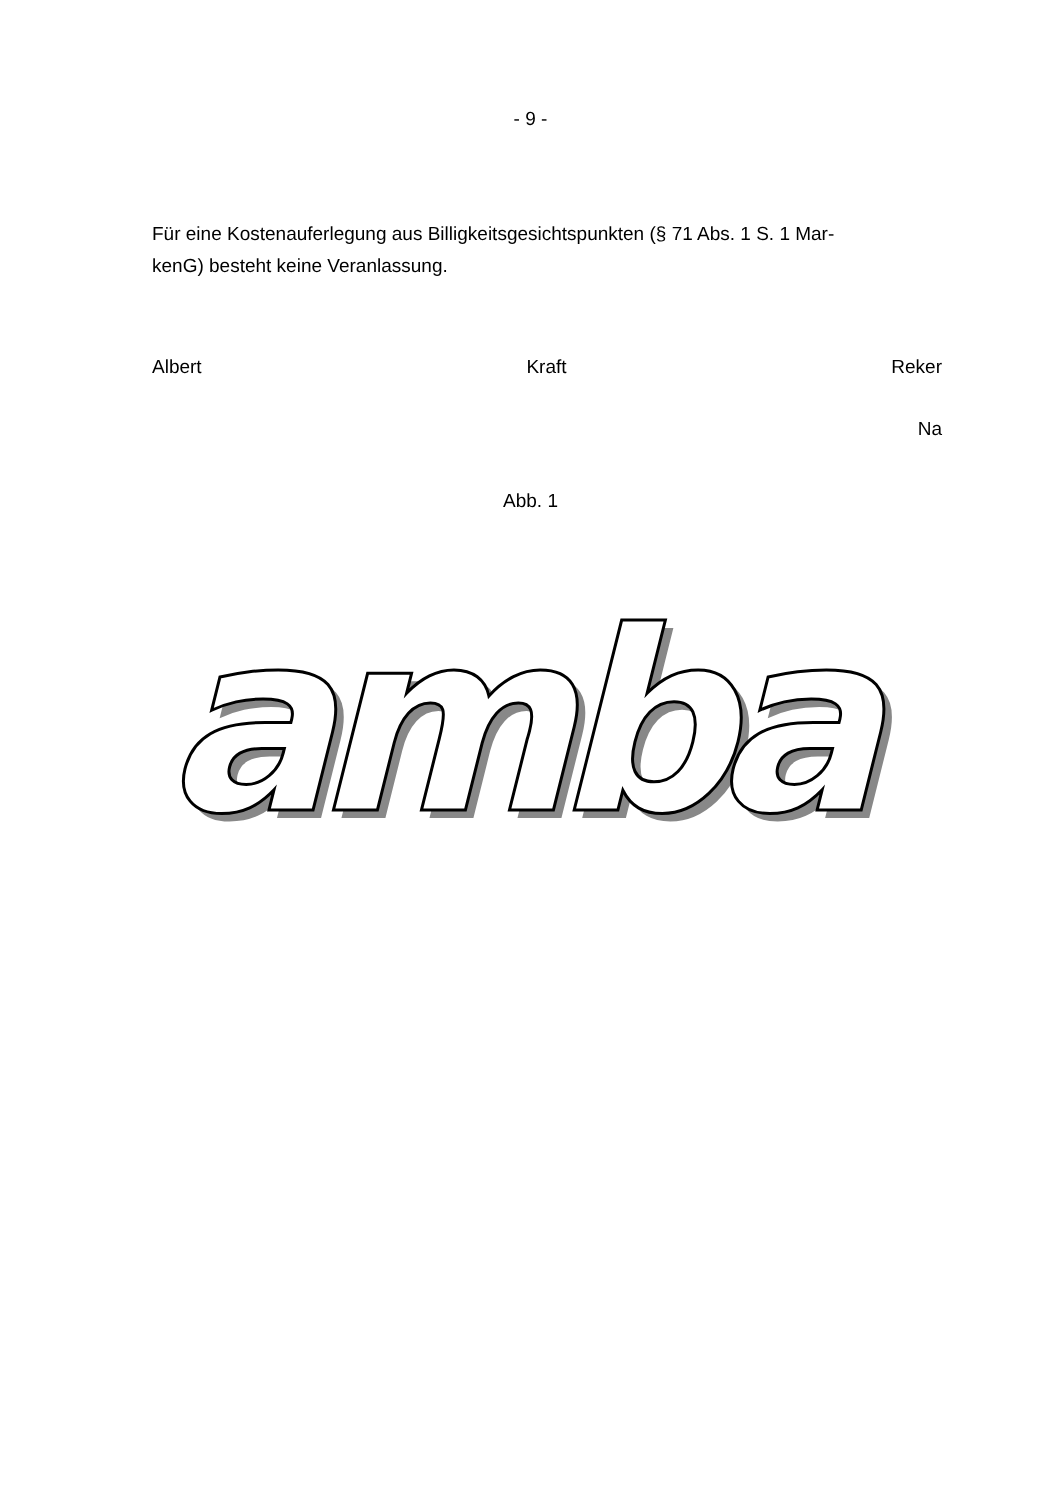- 9 -
Für eine Kostenauferlegung aus Billigkeitsgesichtspunkten (§ 71 Abs. 1 S. 1 Mar-
kenG) besteht keine Veranlassung.
Albert Kraft Reker
Na
Abb. 1
amba
amba